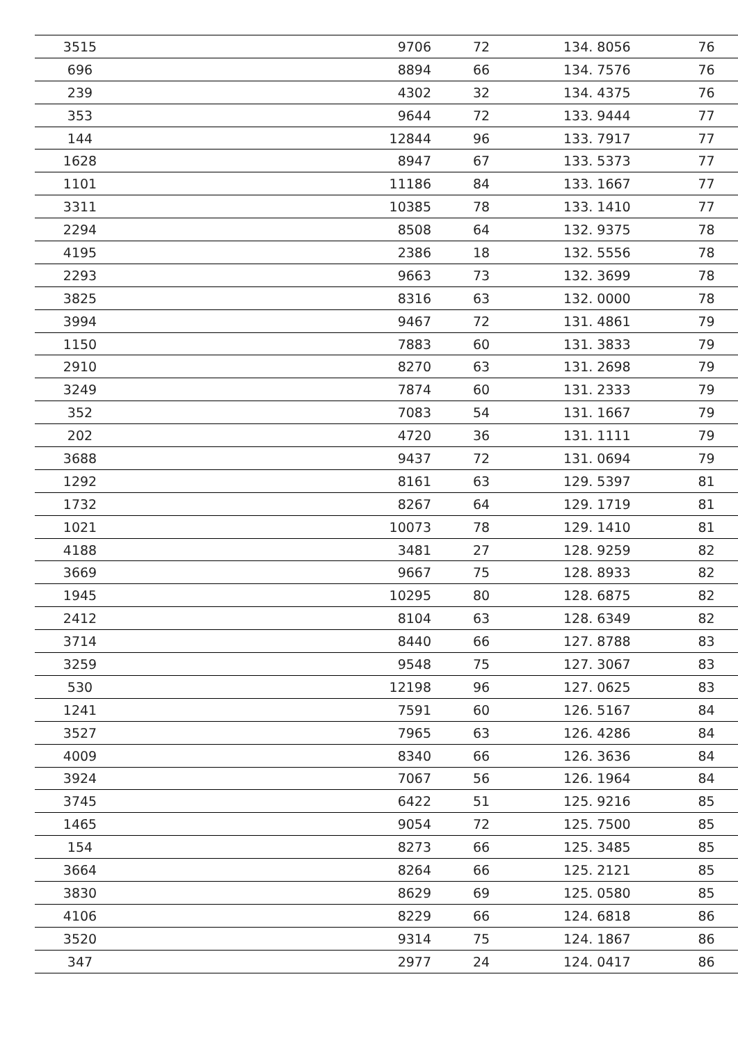| 3515 | 9706 | 72 | 134. 8056 | 76 |
| 696 | 8894 | 66 | 134. 7576 | 76 |
| 239 | 4302 | 32 | 134. 4375 | 76 |
| 353 | 9644 | 72 | 133. 9444 | 77 |
| 144 | 12844 | 96 | 133. 7917 | 77 |
| 1628 | 8947 | 67 | 133. 5373 | 77 |
| 1101 | 11186 | 84 | 133. 1667 | 77 |
| 3311 | 10385 | 78 | 133. 1410 | 77 |
| 2294 | 8508 | 64 | 132. 9375 | 78 |
| 4195 | 2386 | 18 | 132. 5556 | 78 |
| 2293 | 9663 | 73 | 132. 3699 | 78 |
| 3825 | 8316 | 63 | 132. 0000 | 78 |
| 3994 | 9467 | 72 | 131. 4861 | 79 |
| 1150 | 7883 | 60 | 131. 3833 | 79 |
| 2910 | 8270 | 63 | 131. 2698 | 79 |
| 3249 | 7874 | 60 | 131. 2333 | 79 |
| 352 | 7083 | 54 | 131. 1667 | 79 |
| 202 | 4720 | 36 | 131. 1111 | 79 |
| 3688 | 9437 | 72 | 131. 0694 | 79 |
| 1292 | 8161 | 63 | 129. 5397 | 81 |
| 1732 | 8267 | 64 | 129. 1719 | 81 |
| 1021 | 10073 | 78 | 129. 1410 | 81 |
| 4188 | 3481 | 27 | 128. 9259 | 82 |
| 3669 | 9667 | 75 | 128. 8933 | 82 |
| 1945 | 10295 | 80 | 128. 6875 | 82 |
| 2412 | 8104 | 63 | 128. 6349 | 82 |
| 3714 | 8440 | 66 | 127. 8788 | 83 |
| 3259 | 9548 | 75 | 127. 3067 | 83 |
| 530 | 12198 | 96 | 127. 0625 | 83 |
| 1241 | 7591 | 60 | 126. 5167 | 84 |
| 3527 | 7965 | 63 | 126. 4286 | 84 |
| 4009 | 8340 | 66 | 126. 3636 | 84 |
| 3924 | 7067 | 56 | 126. 1964 | 84 |
| 3745 | 6422 | 51 | 125. 9216 | 85 |
| 1465 | 9054 | 72 | 125. 7500 | 85 |
| 154 | 8273 | 66 | 125. 3485 | 85 |
| 3664 | 8264 | 66 | 125. 2121 | 85 |
| 3830 | 8629 | 69 | 125. 0580 | 85 |
| 4106 | 8229 | 66 | 124. 6818 | 86 |
| 3520 | 9314 | 75 | 124. 1867 | 86 |
| 347 | 2977 | 24 | 124. 0417 | 86 |